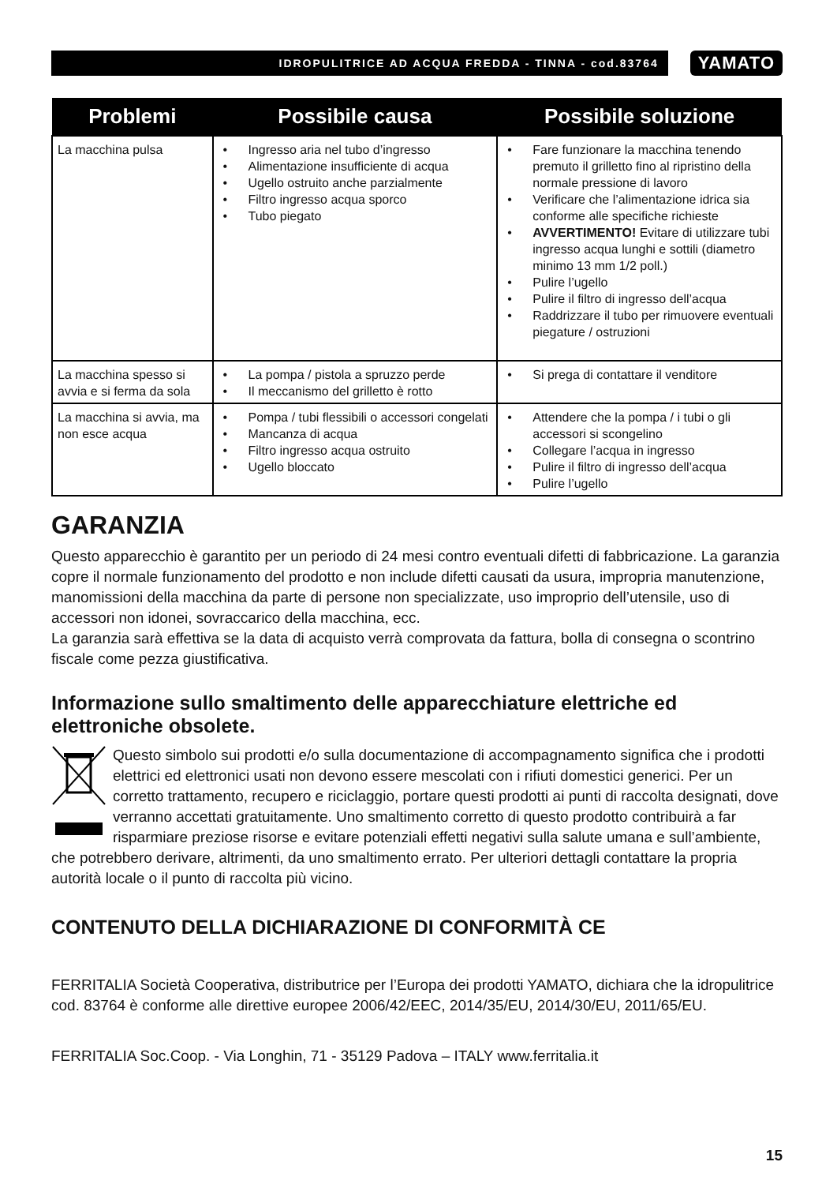IDROPULITRICE AD ACQUA FREDDA - TINNA - cod.83764
YAMATO
| Problemi | Possibile causa | Possibile soluzione |
| --- | --- | --- |
| La macchina pulsa | • Ingresso aria nel tubo d’ingresso • Alimentazione insufficiente di acqua • Ugello ostruito anche parzialmente • Filtro ingresso acqua sporco • Tubo piegato | • Fare funzionare la macchina tenendo premuto il grilletto fino al ripristino della normale pressione di lavoro • Verificare che l’alimentazione idrica sia conforme alle specifiche richieste • AVVERTIMENTO! Evitare di utilizzare tubi ingresso acqua lunghi e sottili (diametro minimo 13 mm 1/2 poll.) • Pulire l’ugello • Pulire il filtro di ingresso dell’acqua • Raddrizzare il tubo per rimuovere eventuali piegature / ostruzioni |
| La macchina spesso si avvia e si ferma da sola | • La pompa / pistola a spruzzo perde • Il meccanismo del grilletto è rotto | • Si prega di contattare il venditore |
| La macchina si avvia, ma non esce acqua | • Pompa / tubi flessibili o accessori congelati • Mancanza di acqua • Filtro ingresso acqua ostruito • Ugello bloccato | • Attendere che la pompa / i tubi o gli accessori si scongelino • Collegare l’acqua in ingresso • Pulire il filtro di ingresso dell’acqua • Pulire l’ugello |
GARANZIA
Questo apparecchio è garantito per un periodo di 24 mesi contro eventuali difetti di fabbricazione. La garanzia copre il normale funzionamento del prodotto e non include difetti causati da usura, impropria manutenzione, manomissioni della macchina da parte di persone non specializzate, uso improprio dell’utensile, uso di accessori non idonei, sovraccarico della macchina, ecc.
La garanzia sarà effettiva se la data di acquisto verrà comprovata da fattura, bolla di consegna o scontrino fiscale come pezza giustificativa.
Informazione sullo smaltimento delle apparecchiature elettriche ed elettroniche obsolete.
Questo simbolo sui prodotti e/o sulla documentazione di accompagnamento significa che i prodotti elettrici ed elettronici usati non devono essere mescolati con i rifiuti domestici generici. Per un corretto trattamento, recupero e riciclaggio, portare questi prodotti ai punti di raccolta designati, dove verranno accettati gratuitamente. Uno smaltimento corretto di questo prodotto contribuirà a far risparmiare preziose risorse e evitare potenziali effetti negativi sulla salute umana e sull’ambiente, che potrebbero derivare, altrimenti, da uno smaltimento errato. Per ulteriori dettagli contattare la propria autorità locale o il punto di raccolta più vicino.
CONTENUTO DELLA DICHIARAZIONE DI CONFORMITÀ CE
FERRITALIA Società Cooperativa, distributrice per l’Europa dei prodotti YAMATO, dichiara che la idropulitrice cod. 83764 è conforme alle direttive europee 2006/42/EEC, 2014/35/EU, 2014/30/EU, 2011/65/EU.
FERRITALIA Soc.Coop. - Via Longhin, 71 - 35129 Padova – ITALY www.ferritalia.it
15